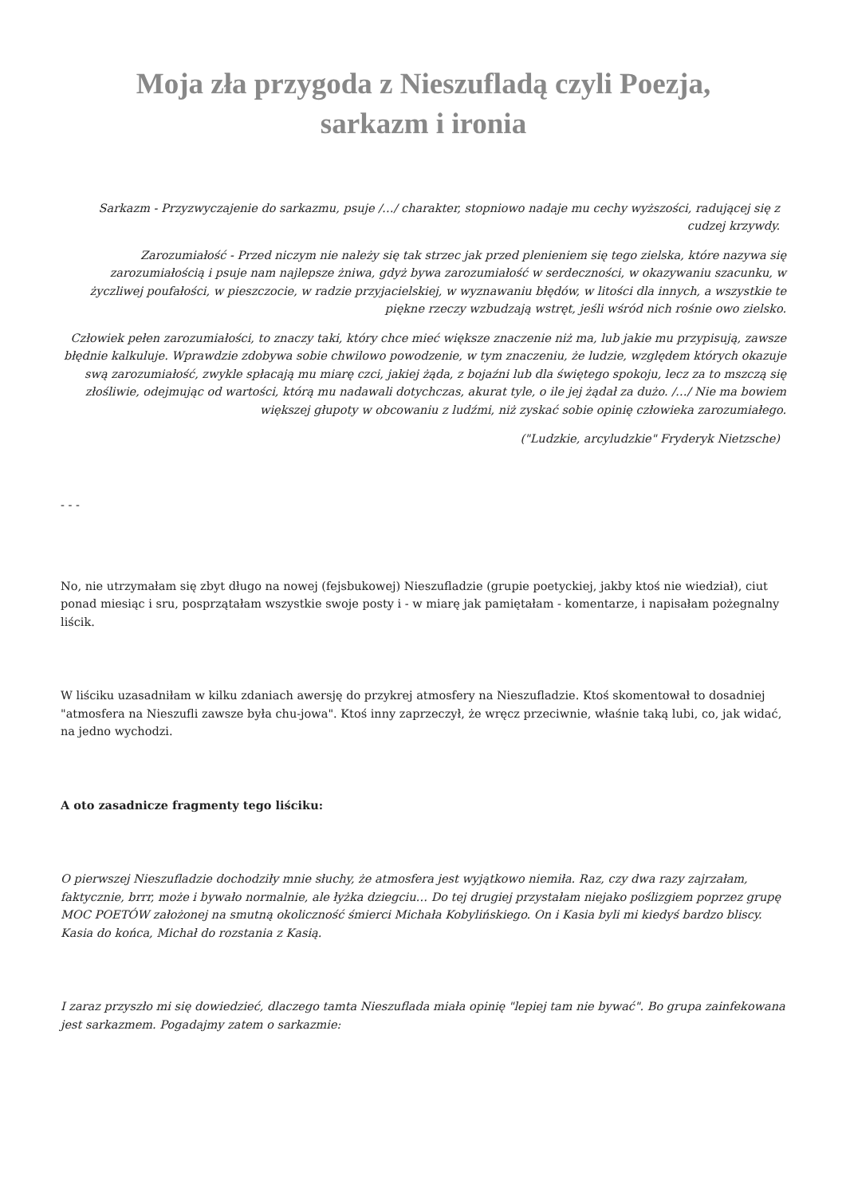Moja zła przygoda z Nieszufladą czyli Poezja, sarkazm i ironia
Sarkazm - Przyzwyczajenie do sarkazmu, psuje /…/ charakter, stopniowo nadaje mu cechy wyższości, radującej się z cudzej krzywdy.
Zarozumiałość - Przed niczym nie należy się tak strzec jak przed plenieniem się tego zielska, które nazywa się zarozumiałością i psuje nam najlepsze żniwa, gdyż bywa zarozumiałość w serdeczności, w okazywaniu szacunku, w życzliwej poufałości, w pieszczocie, w radzie przyjacielskiej, w wyznawaniu błędów, w litości dla innych, a wszystkie te piękne rzeczy wzbudzają wstręt, jeśli wśród nich rośnie owo zielsko.
Człowiek pełen zarozumiałości, to znaczy taki, który chce mieć większe znaczenie niż ma, lub jakie mu przypisują, zawsze błędnie kalkuluje. Wprawdzie zdobywa sobie chwilowo powodzenie, w tym znaczeniu, że ludzie, względem których okazuje swą zarozumiałość, zwykle spłacają mu miarę czci, jakiej żąda, z bojaźni lub dla świętego spokoju, lecz za to mszczą się złośliwie, odejmując od wartości, którą mu nadawali dotychczas, akurat tyle, o ile jej żądał za dużo. /…/ Nie ma bowiem większej głupoty w obcowaniu z ludźmi, niż zyskać sobie opinię człowieka zarozumiałego.
("Ludzkie, arcyludzkie" Fryderyk Nietzsche)
- - -
No, nie utrzymałam się zbyt długo na nowej (fejsbukowej) Nieszufladzie (grupie poetyckiej, jakby ktoś nie wiedział), ciut ponad miesiąc i sru, posprzątałam wszystkie swoje posty i - w miarę jak pamiętałam - komentarze, i napisałam pożegnalny liścik.
W liściku uzasadniłam w kilku zdaniach awersję do przykrej atmosfery na Nieszufladzie. Ktoś skomentował to dosadniej "atmosfera na Nieszufli zawsze była chu-jowa". Ktoś inny zaprzeczył, że wręcz przeciwnie, właśnie taką lubi, co, jak widać, na jedno wychodzi.
A oto zasadnicze fragmenty tego liściku:
O pierwszej Nieszufladzie dochodziły mnie słuchy, że atmosfera jest wyjątkowo niemiła. Raz, czy dwa razy zajrzałam, faktycznie, brrr, może i bywało normalnie, ale łyżka dziegciu… Do tej drugiej przystałam niejako poślizgiem poprzez grupę MOC POETÓW założonej na smutną okoliczność śmierci Michała Kobylińskiego. On i Kasia byli mi kiedyś bardzo bliscy. Kasia do końca, Michał do rozstania z Kasią.
I zaraz przyszło mi się dowiedzieć, dlaczego tamta Nieszuflada miała opinię "lepiej tam nie bywać". Bo grupa zainfekowana jest sarkazmem. Pogadajmy zatem o sarkazmie: